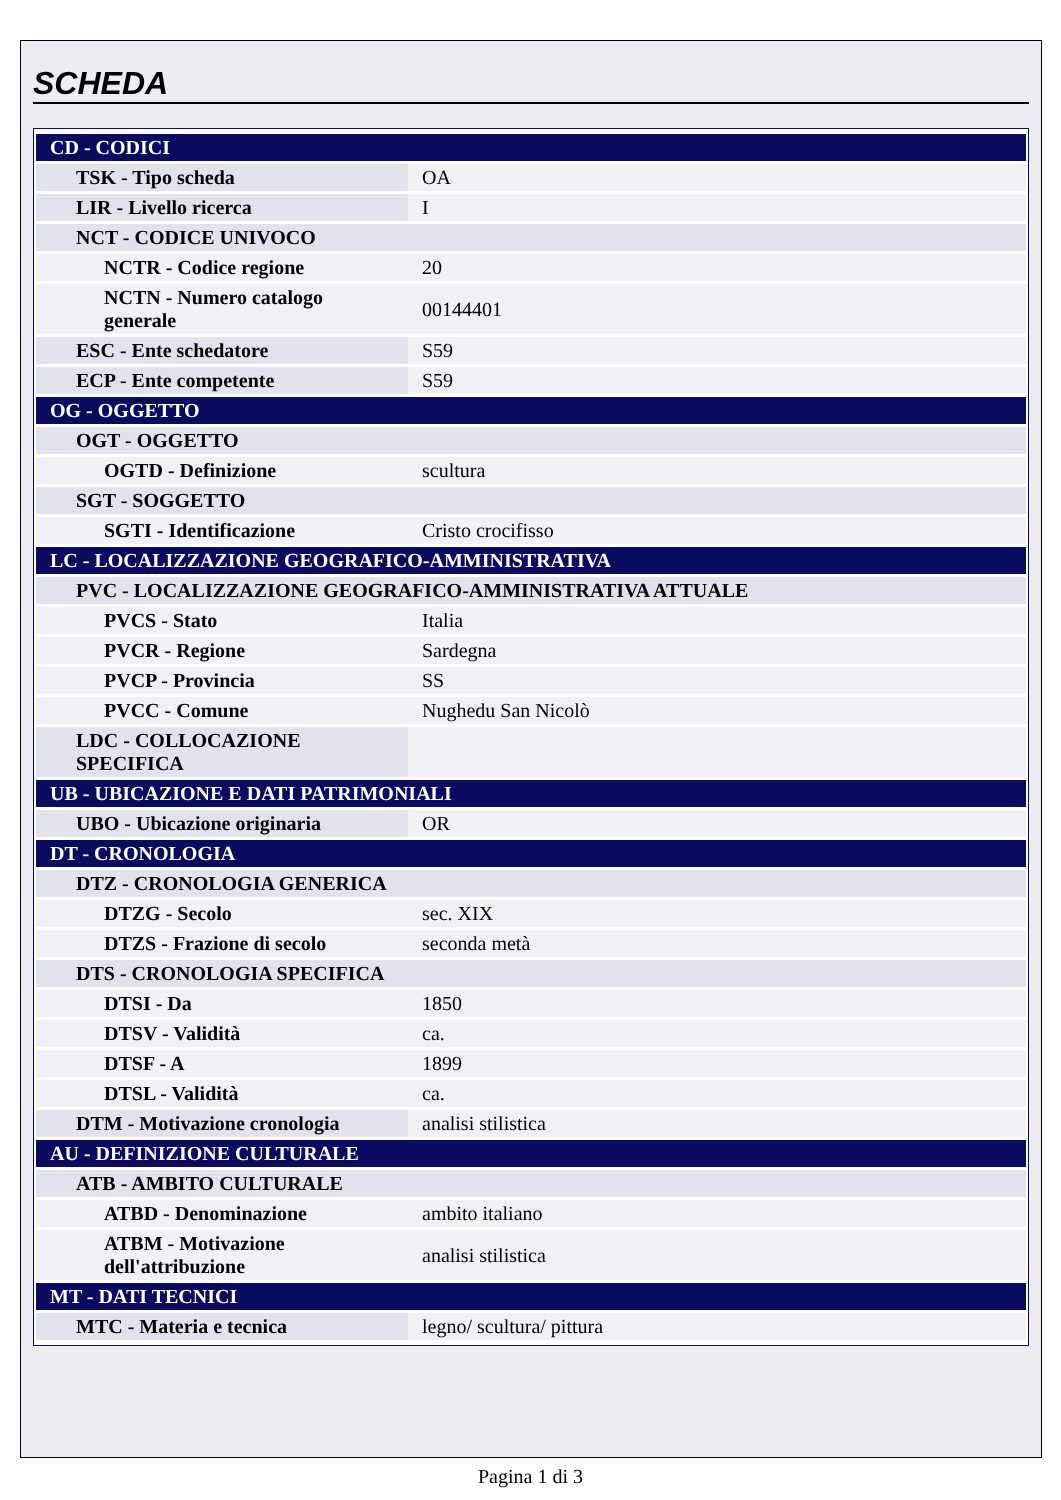SCHEDA
| CD - CODICI | |
| TSK - Tipo scheda | OA |
| LIR - Livello ricerca | I |
| NCT - CODICE UNIVOCO | |
| NCTR - Codice regione | 20 |
| NCTN - Numero catalogo generale | 00144401 |
| ESC - Ente schedatore | S59 |
| ECP - Ente competente | S59 |
| OG - OGGETTO | |
| OGT - OGGETTO | |
| OGTD - Definizione | scultura |
| SGT - SOGGETTO | |
| SGTI - Identificazione | Cristo crocifisso |
| LC - LOCALIZZAZIONE GEOGRAFICO-AMMINISTRATIVA | |
| PVC - LOCALIZZAZIONE GEOGRAFICO-AMMINISTRATIVA ATTUALE | |
| PVCS - Stato | Italia |
| PVCR - Regione | Sardegna |
| PVCP - Provincia | SS |
| PVCC - Comune | Nughedu San Nicolò |
| LDC - COLLOCAZIONE SPECIFICA | |
| UB - UBICAZIONE E DATI PATRIMONIALI | |
| UBO - Ubicazione originaria | OR |
| DT - CRONOLOGIA | |
| DTZ - CRONOLOGIA GENERICA | |
| DTZG - Secolo | sec. XIX |
| DTZS - Frazione di secolo | seconda metà |
| DTS - CRONOLOGIA SPECIFICA | |
| DTSI - Da | 1850 |
| DTSV - Validità | ca. |
| DTSF - A | 1899 |
| DTSL - Validità | ca. |
| DTM - Motivazione cronologia | analisi stilistica |
| AU - DEFINIZIONE CULTURALE | |
| ATB - AMBITO CULTURALE | |
| ATBD - Denominazione | ambito italiano |
| ATBM - Motivazione dell'attribuzione | analisi stilistica |
| MT - DATI TECNICI | |
| MTC - Materia e tecnica | legno/ scultura/ pittura |
Pagina 1 di 3